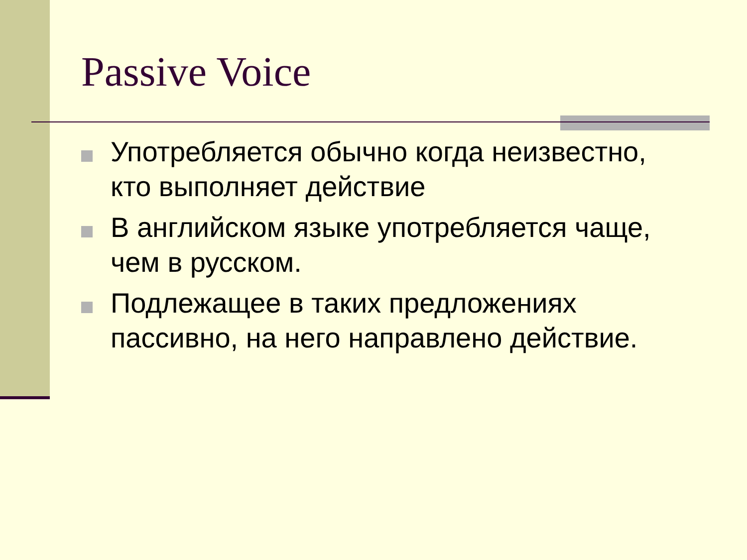Passive Voice
Употребляется обычно когда неизвестно, кто выполняет действие
В английском языке употребляется чаще, чем в русском.
Подлежащее в таких предложениях пассивно, на него направлено действие.